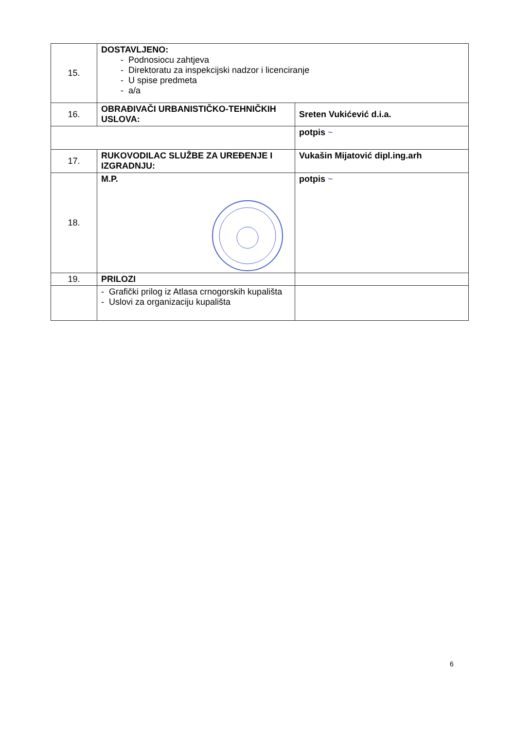| 15. | DOSTAVLJENO: - Podnosiocu zahtjeva - Direktoratu za inspekcijski nadzor i licenciranje - U spise predmeta - a/a | |
| 16. | OBRAĐIVAČI URBANISTIČKO-TEHNIČKIH USLOVA: | Sreten Vukićević d.i.a. |
| | | potpis ~ |
| 17. | RUKOVODILAC SLUŽBE ZA UREĐENJE I IZGRADNJU: | Vukašin Mijatović dipl.ing.arh |
| 18. | M.P. | potpis ~ |
| 19. | PRILOZI | |
| | - Grafički prilog iz Atlasa crnogorskih kupališta - Uslovi za organizaciju kupališta | |
6